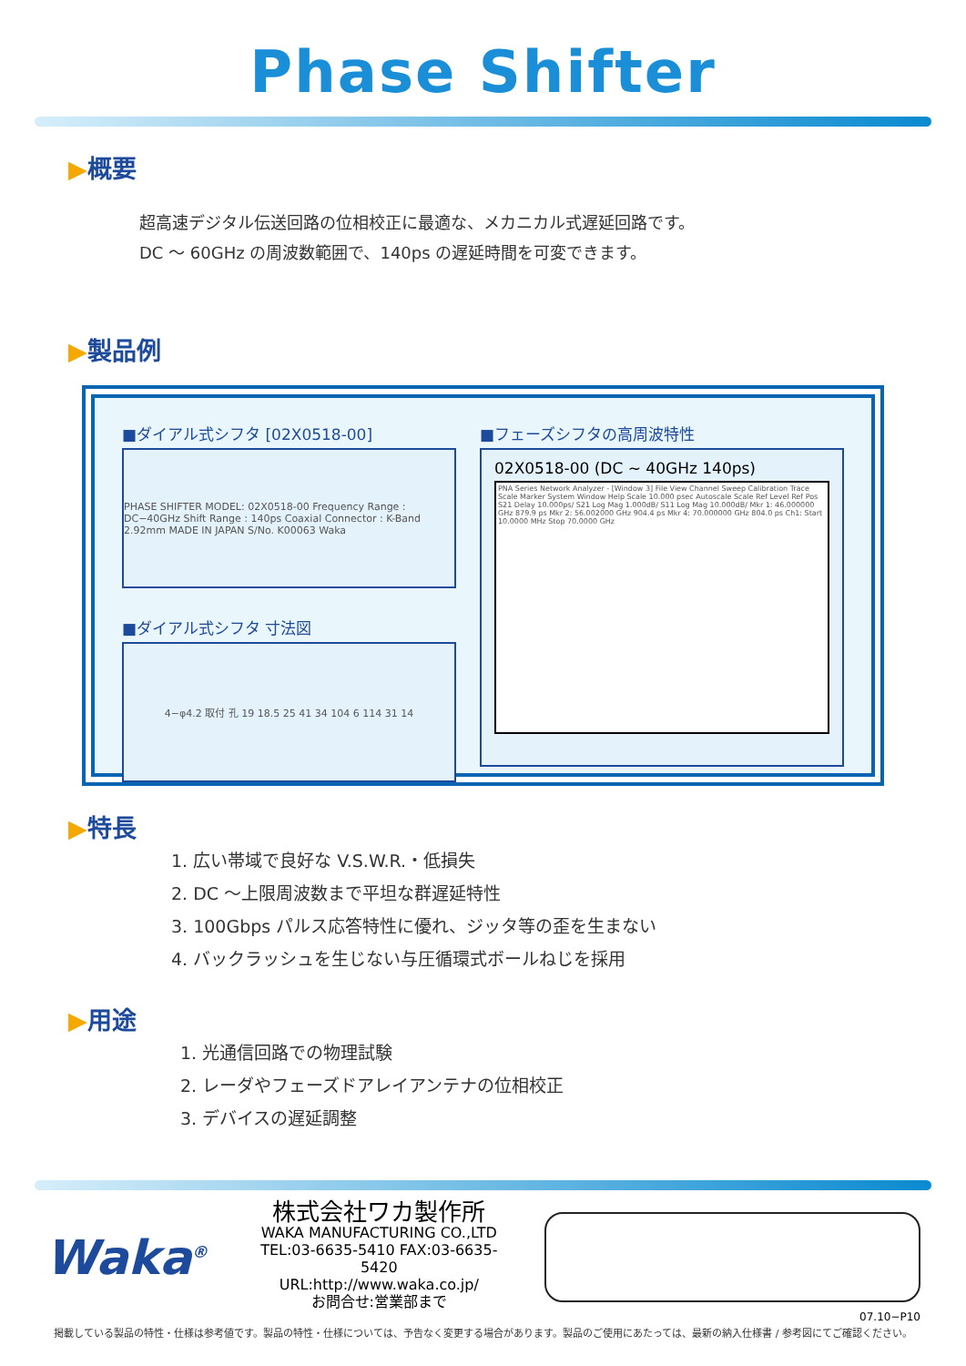Phase Shifter
▶概要
超高速デジタル伝送回路の位相校正に最適な、メカニカル式遅延回路です。
DC ～ 60GHz の周波数範囲で、140ps の遅延時間を可変できます。
▶製品例
■ダイアル式シフタ [02X0518-00]
PHASE SHIFTER MODEL: 02X0518-00 Frequency Range : DC−40GHz Shift Range : 140ps Coaxial Connector : K-Band 2.92mm MADE IN JAPAN S/No. K00063 Waka
■ダイアル式シフタ 寸法図
4−φ4.2 取付 孔 19 18.5 25 41 34 104 6 114 31 14
■フェーズシフタの高周波特性
02X0518-00 (DC ~ 40GHz 140ps)
PNA Series Network Analyzer - [Window 3] File View Channel Sweep Calibration Trace Scale Marker System Window Help Scale 10.000 psec Autoscale Scale Ref Level Ref Pos S21 Delay 10.000ps/ S21 Log Mag 1.000dB/ S11 Log Mag 10.000dB/ Mkr 1: 46.000000 GHz 879.9 ps Mkr 2: 56.002000 GHz 904.4 ps Mkr 4: 70.000000 GHz 804.0 ps Ch1: Start 10.0000 MHz Stop 70.0000 GHz
▶特長
1. 広い帯域で良好な V.S.W.R.・低損失
2. DC ～上限周波数まで平坦な群遅延特性
3. 100Gbps パルス応答特性に優れ、ジッタ等の歪を生まない
4. バックラッシュを生じない与圧循環式ボールねじを採用
▶用途
1. 光通信回路での物理試験
2. レーダやフェーズドアレイアンテナの位相校正
3. デバイスの遅延調整
Waka<sup>®</sup>
株式会社ワカ製作所
WAKA MANUFACTURING CO.,LTD
TEL:03-6635-5410 FAX:03-6635-5420
URL:http://www.waka.co.jp/
お問合せ:営業部まで
07.10−P10
掲載している製品の特性・仕様は参考値です。製品の特性・仕様については、予告なく変更する場合があります。製品のご使用にあたっては、最新の納入仕様書 / 参考図にてご確認ください。